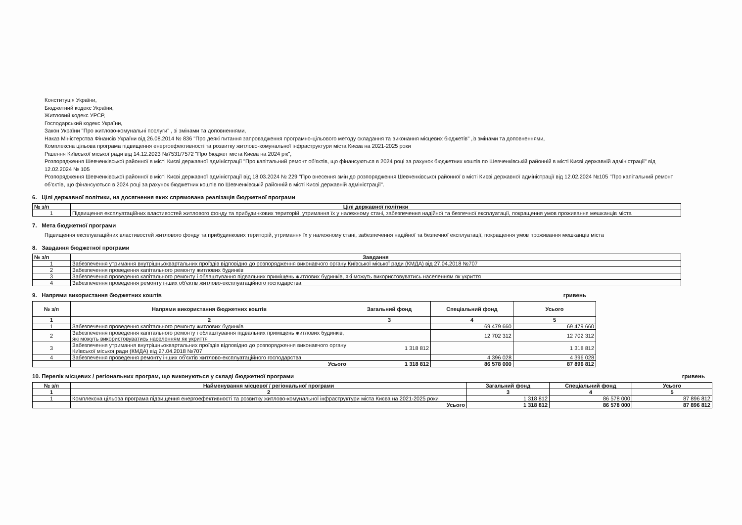Конституція України,
Бюджетний кодекс України,
Житловий кодекс УРСР,
Господарський кодекс України,
Закон України "Про житлово-комунальні послуги" , зі змінами та доповненнями,
Наказ Міністерства Фінансів України від 26.08.2014 № 836 "Про деякі питання запровадження програмно-цільового методу складання та виконання місцевих бюджетів" ,із змінами та доповненнями,
Комплексна цільова програма підвищення енергоефективності та розвитку житлово-комунальної інфраструктури міста Києва на 2021-2025 роки
Рішення Київської міської ради від 14.12.2023 №7531/7572 "Про бюджет міста Києва на 2024 рік",
Розпорядження Шевченківської районної в місті Києві державної адміністрації "Про капітальний ремонт об'єктів, що фінансуються в 2024 році за рахунок бюджетних коштів по Шевченківській районній в місті Києві державній адміністрації" від 12.02.2024 № 105
Розпорядження Шевченківської районної в місті Києві державної адміністрації від 18.03.2024 № 229 "Про внесення змін до розпорядження Шевченківської районної в місті Києві державної адміністрації від 12.02.2024 №105 "Про капітальний ремонт об'єктів, що фінансуються в 2024 році за рахунок бюджетних коштів по Шевченківській районній в місті Києві державній адміністрації".
6. Цілі державної політики, на досягнення яких спрямована реалізація бюджетної програми
| № з/п | Цілі державної політики |
| --- | --- |
| 1 | Підвищення експлуатаційних властивостей житлового фонду та прибудинкових територій, утримання їх у належному стані, забезпечення надійної та безпечної експлуатації, покращення умов проживання мешканців міста |
7. Мета бюджетної програми
Підвищення експлуатаційних властивостей житлового фонду та прибудинкових територій, утримання їх у належному стані, забезпечення надійної та безпечної експлуатації, покращення умов проживання мешканців міста
8. Завдання бюджетної програми
| № з/п | Завдання |
| --- | --- |
| 1 | Забезпечення утримання внутрішньоквартальних проїздів відповідно до розпорядження виконавчого органу Київської міської ради (КМДА) від 27.04.2018 №707 |
| 2 | Забезпечення проведення капітального ремонту житлових будинків |
| 3 | Забезпечення проведення капітального ремонту і облаштування підвальних приміщень житлових будинків, які можуть використовуватись населенням як укриття |
| 4 | Забезпечення проведення ремонту інших об'єктів житлово-експлуатаційного господарства |
9. Напрями використання бюджетних коштів
гривень
| № з/п | Напрями використання бюджетних коштів | Загальний фонд | Спеціальний фонд | Усього |
| --- | --- | --- | --- | --- |
| 1 | 2 | 3 | 4 | 5 |
| 1 | Забезпечення проведення капітального ремонту житлових будинків | | 69 479 660 | 69 479 660 |
| 2 | Забезпечення проведення капітального ремонту і облаштування підвальних приміщень житлових будинків, які можуть використовуватись населенням як укриття | | 12 702 312 | 12 702 312 |
| 3 | Забезпечення утримання внутрішньоквартальних проїздів відповідно до розпорядження виконавчого органу Київської міської ради (КМДА) від 27.04.2018 №707 | 1 318 812 | | 1 318 812 |
| 4 | Забезпечення проведення ремонту інших об'єктів житлово-експлуатаційного господарства | | 4 396 028 | 4 396 028 |
| | Усього | 1 318 812 | 86 578 000 | 87 896 812 |
10. Перелік місцевих / регіональних програм, що виконуються у складі бюджетної програми
гривень
| № з/п | Найменування місцевої / регіональної програми | Загальний фонд | Спеціальний фонд | Усього |
| --- | --- | --- | --- | --- |
| 1 | 2 | 3 | 4 | 5 |
| 1 | Комплексна цільова програма підвищення енергоефективності та розвитку житлово-комунальної інфраструктури міста Києва на 2021-2025 роки | 1 318 812 | 86 578 000 | 87 896 812 |
| | Усього | 1 318 812 | 86 578 000 | 87 896 812 |